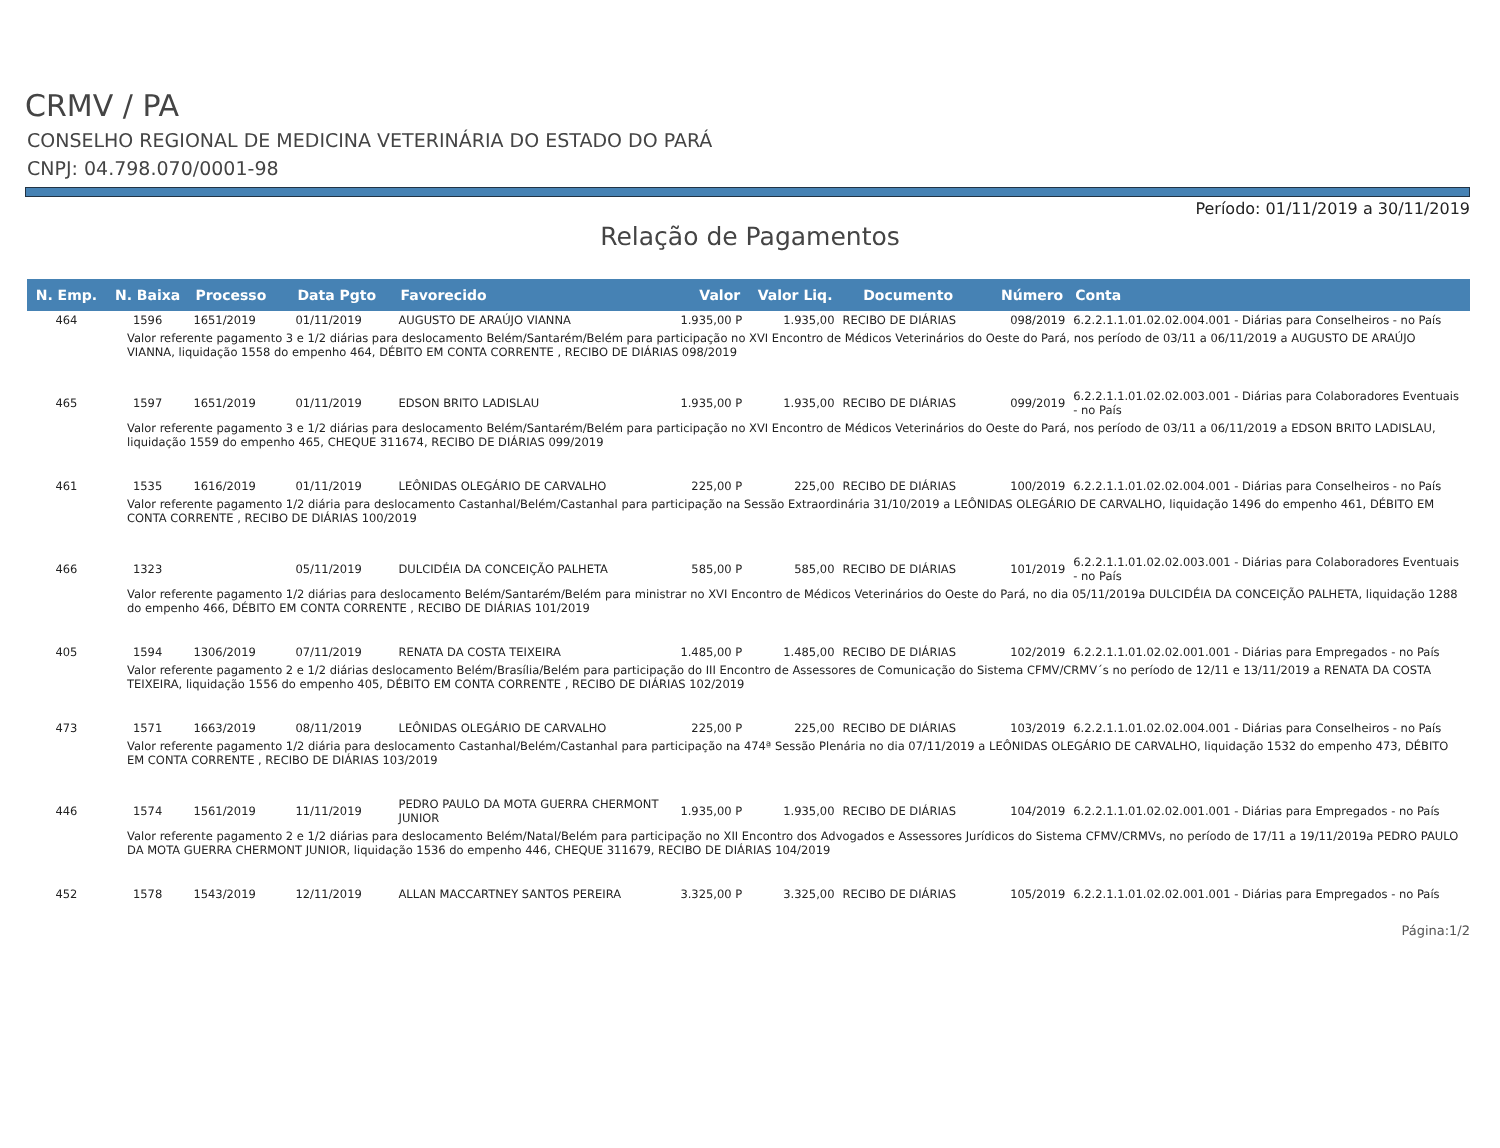CRMV / PA
CONSELHO REGIONAL DE MEDICINA VETERINÁRIA DO ESTADO DO PARÁ
CNPJ: 04.798.070/0001-98
Período: 01/11/2019 a 30/11/2019
Relação de Pagamentos
| N. Emp. | N. Baixa | Processo | Data Pgto | Favorecido | Valor | Valor Liq. | Documento | Número | Conta |
| --- | --- | --- | --- | --- | --- | --- | --- | --- | --- |
| 464 | 1596 | 1651/2019 | 01/11/2019 | AUGUSTO DE ARAÚJO VIANNA | 1.935,00 P | 1.935,00 | RECIBO DE DIÁRIAS | 098/2019 | 6.2.2.1.1.01.02.02.004.001 - Diárias para Conselheiros - no País |
| Valor referente pagamento 3 e 1/2 diárias para deslocamento Belém/Santarém/Belém para participação no XVI Encontro de Médicos Veterinários do Oeste do Pará, nos período de 03/11 a 06/11/2019 a AUGUSTO DE ARAÚJO VIANNA, liquidação 1558 do empenho 464, DÉBITO EM CONTA CORRENTE , RECIBO DE DIÁRIAS 098/2019 | | | | | | | | | |
| 465 | 1597 | 1651/2019 | 01/11/2019 | EDSON BRITO LADISLAU | 1.935,00 P | 1.935,00 | RECIBO DE DIÁRIAS | 099/2019 | 6.2.2.1.1.01.02.02.003.001 - Diárias para Colaboradores Eventuais - no País |
| Valor referente pagamento 3 e 1/2 diárias para deslocamento Belém/Santarém/Belém para participação no XVI Encontro de Médicos Veterinários do Oeste do Pará, nos período de 03/11 a 06/11/2019 a EDSON BRITO LADISLAU, liquidação 1559 do empenho 465, CHEQUE 311674, RECIBO DE DIÁRIAS 099/2019 | | | | | | | | | |
| 461 | 1535 | 1616/2019 | 01/11/2019 | LEÔNIDAS OLEGÁRIO DE CARVALHO | 225,00 P | 225,00 | RECIBO DE DIÁRIAS | 100/2019 | 6.2.2.1.1.01.02.02.004.001 - Diárias para Conselheiros - no País |
| Valor referente pagamento 1/2 diária para deslocamento Castanhal/Belém/Castanhal para participação na Sessão Extraordinária 31/10/2019 a LEÔNIDAS OLEGÁRIO DE CARVALHO, liquidação 1496 do empenho 461, DÉBITO EM CONTA CORRENTE , RECIBO DE DIÁRIAS 100/2019 | | | | | | | | | |
| 466 | 1323 | | 05/11/2019 | DULCIDÉIA DA CONCEIÇÃO PALHETA | 585,00 P | 585,00 | RECIBO DE DIÁRIAS | 101/2019 | 6.2.2.1.1.01.02.02.003.001 - Diárias para Colaboradores Eventuais - no País |
| Valor referente pagamento 1/2 diárias para deslocamento Belém/Santarém/Belém para ministrar no XVI Encontro de Médicos Veterinários do Oeste do Pará, no dia 05/11/2019a DULCIDÉIA DA CONCEIÇÃO PALHETA, liquidação 1288 do empenho 466, DÉBITO EM CONTA CORRENTE , RECIBO DE DIÁRIAS 101/2019 | | | | | | | | | |
| 405 | 1594 | 1306/2019 | 07/11/2019 | RENATA DA COSTA TEIXEIRA | 1.485,00 P | 1.485,00 | RECIBO DE DIÁRIAS | 102/2019 | 6.2.2.1.1.01.02.02.001.001 - Diárias para Empregados - no País |
| Valor referente pagamento 2 e 1/2 diárias deslocamento Belém/Brasília/Belém para participação do III Encontro de Assessores de Comunicação do Sistema CFMV/CRMV´s no período de 12/11 e 13/11/2019 a RENATA DA COSTA TEIXEIRA, liquidação 1556 do empenho 405, DÉBITO EM CONTA CORRENTE , RECIBO DE DIÁRIAS 102/2019 | | | | | | | | | |
| 473 | 1571 | 1663/2019 | 08/11/2019 | LEÔNIDAS OLEGÁRIO DE CARVALHO | 225,00 P | 225,00 | RECIBO DE DIÁRIAS | 103/2019 | 6.2.2.1.1.01.02.02.004.001 - Diárias para Conselheiros - no País |
| Valor referente pagamento 1/2 diária para deslocamento Castanhal/Belém/Castanhal para participação na 474ª Sessão Plenária no dia 07/11/2019 a LEÔNIDAS OLEGÁRIO DE CARVALHO, liquidação 1532 do empenho 473, DÉBITO EM CONTA CORRENTE , RECIBO DE DIÁRIAS 103/2019 | | | | | | | | | |
| 446 | 1574 | 1561/2019 | 11/11/2019 | PEDRO PAULO DA MOTA GUERRA CHERMONT JUNIOR | 1.935,00 P | 1.935,00 | RECIBO DE DIÁRIAS | 104/2019 | 6.2.2.1.1.01.02.02.001.001 - Diárias para Empregados - no País |
| Valor referente pagamento 2 e 1/2 diárias para deslocamento Belém/Natal/Belém para participação no XII Encontro dos Advogados e Assessores Jurídicos do Sistema CFMV/CRMVs, no período de 17/11 a 19/11/2019a PEDRO PAULO DA MOTA GUERRA CHERMONT JUNIOR, liquidação 1536 do empenho 446, CHEQUE 311679, RECIBO DE DIÁRIAS 104/2019 | | | | | | | | | |
| 452 | 1578 | 1543/2019 | 12/11/2019 | ALLAN MACCARTNEY SANTOS PEREIRA | 3.325,00 P | 3.325,00 | RECIBO DE DIÁRIAS | 105/2019 | 6.2.2.1.1.01.02.02.001.001 - Diárias para Empregados - no País |
Página:1/2